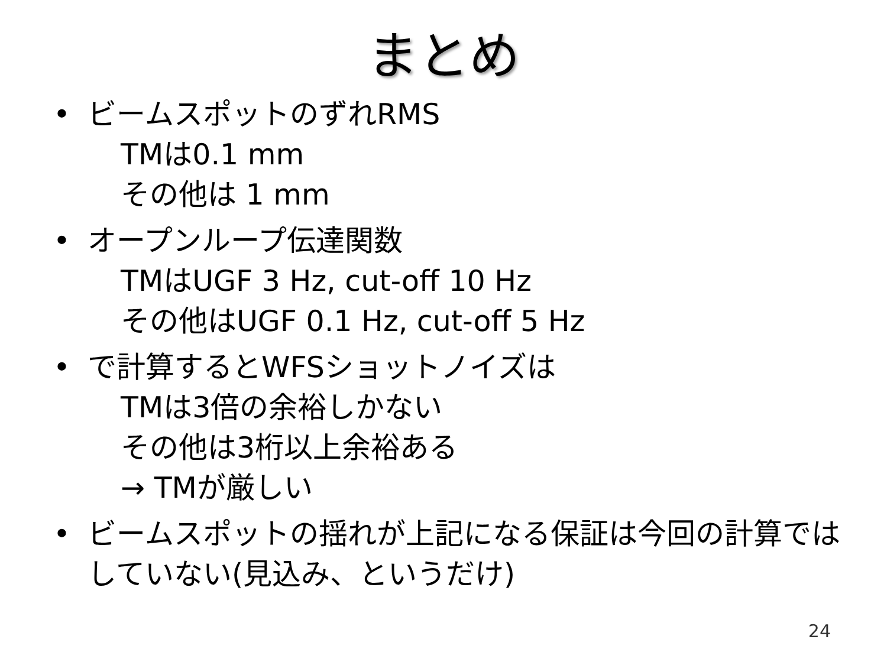まとめ
• ビームスポットのずれRMS
TMは0.1 mm
その他は 1 mm
• オープンループ伝達関数
TMはUGF 3 Hz, cut-off 10 Hz
その他はUGF 0.1 Hz, cut-off 5 Hz
• で計算するとWFSショットノイズは
TMは3倍の余裕しかない
その他は3桁以上余裕ある
→ TMが厳しい
• ビームスポットの揺れが上記になる保証は今回の計算ではしていない(見込み、というだけ)
24